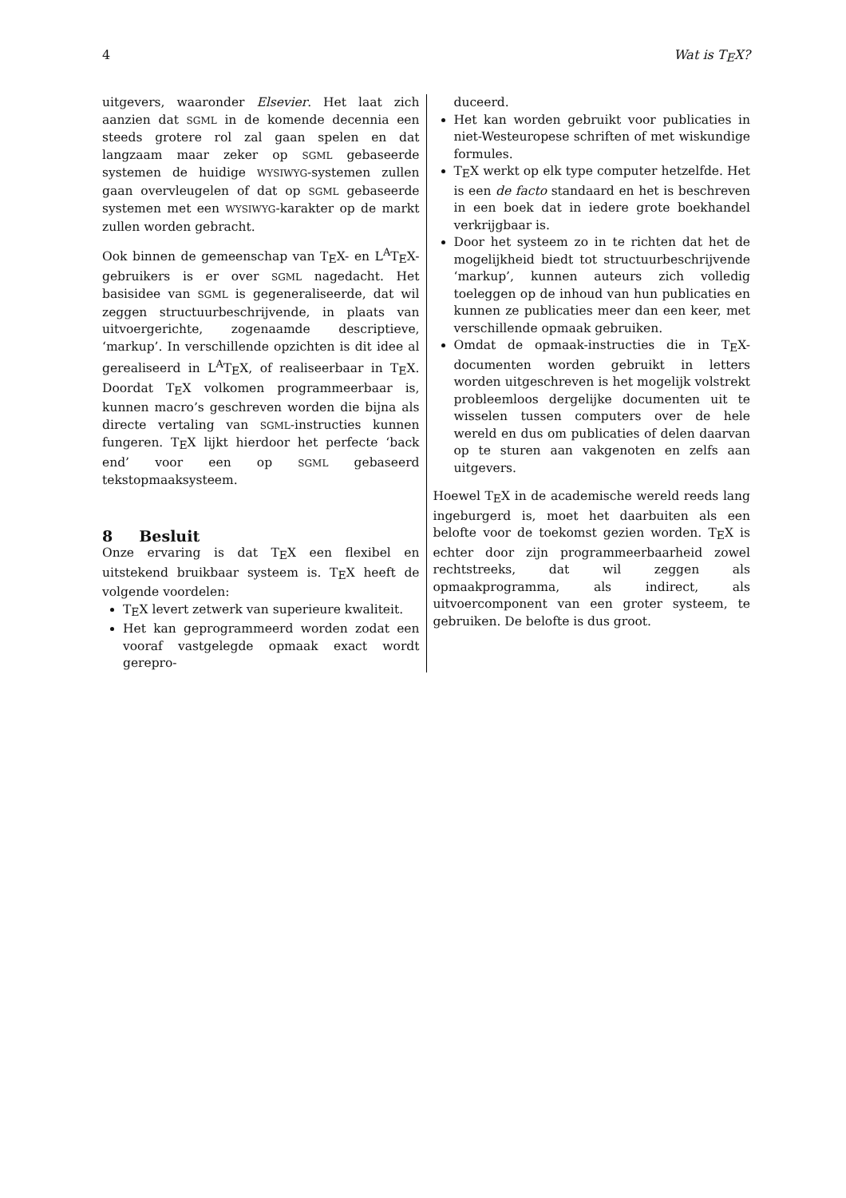4 Wat is TEX?
uitgevers, waaronder Elsevier. Het laat zich aanzien dat SGML in de komende decennia een steeds grotere rol zal gaan spelen en dat langzaam maar zeker op SGML gebaseerde systemen de huidige WYSIWYG-systemen zullen gaan overvleugelen of dat op SGML gebaseerde systemen met een WYSIWYG-karakter op de markt zullen worden gebracht.
Ook binnen de gemeenschap van TEX- en L<sup>A</sup>TEX-gebruikers is er over SGML nagedacht. Het basisidee van SGML is gegeneraliseerde, dat wil zeggen structuurbeschrijvende, in plaats van uitvoergerichte, zogenaamde descriptieve, ‘markup’. In verschillende opzichten is dit idee al gerealiseerd in L<sup>A</sup>TEX, of realiseerbaar in TEX. Doordat TEX volkomen programmeerbaar is, kunnen macro’s geschreven worden die bijna als directe vertaling van SGML-instructies kunnen fungeren. TEX lijkt hierdoor het perfecte ‘back end’ voor een op SGML gebaseerd tekstopmaaksysteem.
8 Besluit
Onze ervaring is dat TEX een flexibel en uitstekend bruikbaar systeem is. TEX heeft de volgende voordelen:
TEX levert zetwerk van superieure kwaliteit.
Het kan geprogrammeerd worden zodat een vooraf vastgelegde opmaak exact wordt gerepro-
duceerd.
Het kan worden gebruikt voor publicaties in niet-Westeuropese schriften of met wiskundige formules.
TEX werkt op elk type computer hetzelfde. Het is een de facto standaard en het is beschreven in een boek dat in iedere grote boekhandel verkrijgbaar is.
Door het systeem zo in te richten dat het de mogelijkheid biedt tot structuurbeschrijvende ‘markup’, kunnen auteurs zich volledig toeleggen op de inhoud van hun publicaties en kunnen ze publicaties meer dan een keer, met verschillende opmaak gebruiken.
Omdat de opmaak-instructies die in TEX-documenten worden gebruikt in letters worden uitgeschreven is het mogelijk volstrekt probleemloos dergelijke documenten uit te wisselen tussen computers over de hele wereld en dus om publicaties of delen daarvan op te sturen aan vakgenoten en zelfs aan uitgevers.
Hoewel TEX in de academische wereld reeds lang ingeburgerd is, moet het daarbuiten als een belofte voor de toekomst gezien worden. TEX is echter door zijn programmeerbaarheid zowel rechtstreeks, dat wil zeggen als opmaakprogramma, als indirect, als uitvoercomponent van een groter systeem, te gebruiken. De belofte is dus groot.